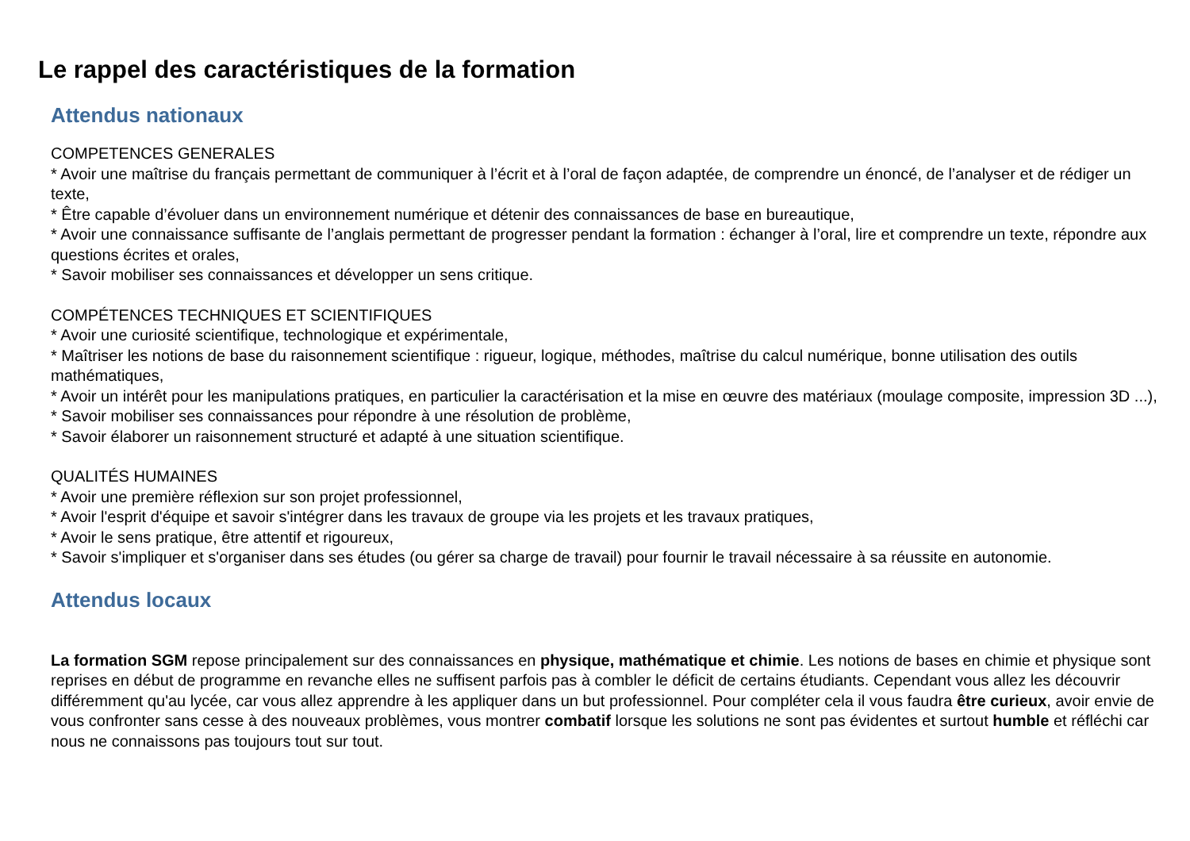Le rappel des caractéristiques de la formation
Attendus nationaux
COMPETENCES GENERALES
* Avoir une maîtrise du français permettant de communiquer à l’écrit et à l’oral de façon adaptée, de comprendre un énoncé, de l’analyser et de rédiger un texte,
* Être capable d’évoluer dans un environnement numérique et détenir des connaissances de base en bureautique,
* Avoir une connaissance suffisante de l’anglais permettant de progresser pendant la formation : échanger à l’oral, lire et comprendre un texte, répondre aux questions écrites et orales,
* Savoir mobiliser ses connaissances et développer un sens critique.
COMPÉTENCES TECHNIQUES ET SCIENTIFIQUES
* Avoir une curiosité scientifique, technologique et expérimentale,
* Maîtriser les notions de base du raisonnement scientifique : rigueur, logique, méthodes, maîtrise du calcul numérique, bonne utilisation des outils mathématiques,
* Avoir un intérêt pour les manipulations pratiques, en particulier la caractérisation et la mise en œuvre des matériaux (moulage composite, impression 3D ...),
* Savoir mobiliser ses connaissances pour répondre à une résolution de problème,
* Savoir élaborer un raisonnement structuré et adapté à une situation scientifique.
QUALITÉS HUMAINES
* Avoir une première réflexion sur son projet professionnel,
* Avoir l'esprit d'équipe et savoir s'intégrer dans les travaux de groupe via les projets et les travaux pratiques,
* Avoir le sens pratique, être attentif et rigoureux,
* Savoir s'impliquer et s'organiser dans ses études (ou gérer sa charge de travail) pour fournir le travail nécessaire à sa réussite en autonomie.
Attendus locaux
La formation SGM repose principalement sur des connaissances en physique, mathématique et chimie. Les notions de bases en chimie et physique sont reprises en début de programme en revanche elles ne suffisent parfois pas à combler le déficit de certains étudiants. Cependant vous allez les découvrir différemment qu'au lycée, car vous allez apprendre à les appliquer dans un but professionnel. Pour compléter cela il vous faudra être curieux, avoir envie de vous confronter sans cesse à des nouveaux problèmes, vous montrer combatif lorsque les solutions ne sont pas évidentes et surtout humble et réfléchi car nous ne connaissons pas toujours tout sur tout.